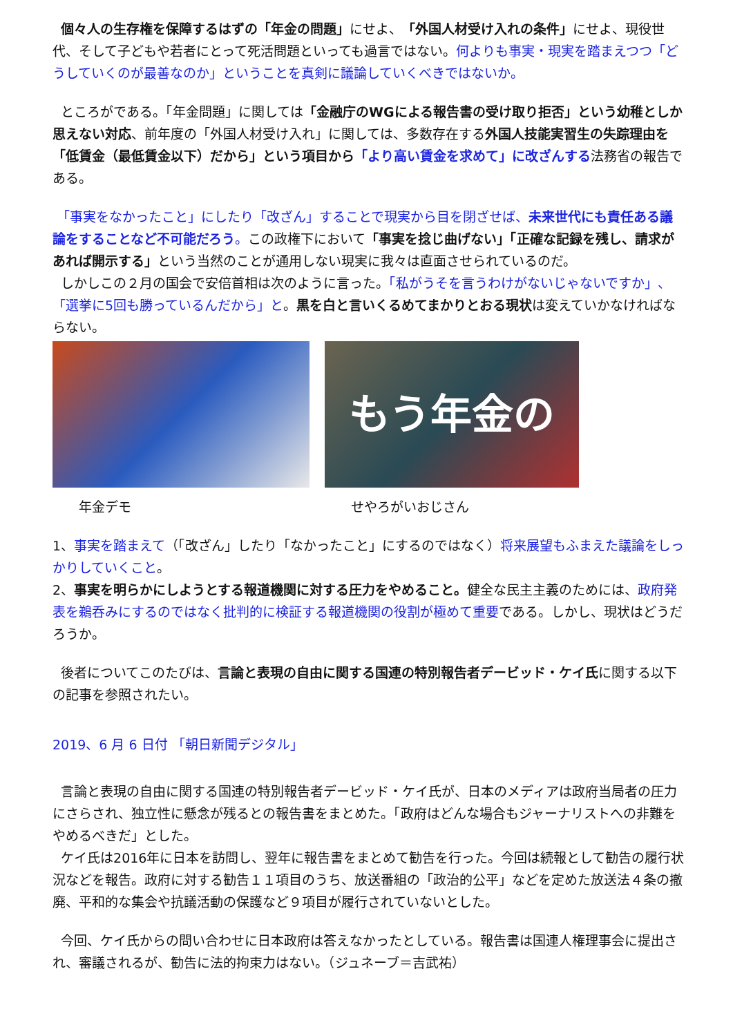個々人の生存権を保障するはずの「年金の問題」にせよ、「外国人材受け入れの条件」にせよ、現役世代、そして子どもや若者にとって死活問題といっても過言ではない。何よりも事実・現実を踏まえつつ「どうしていくのが最善なのか」ということを真剣に議論していくべきではないか。
ところがである。「年金問題」に関しては「金融庁のWGによる報告書の受け取り拒否」という幼稚としか思えない対応、前年度の「外国人材受け入れ」に関しては、多数存在する外国人技能実習生の失踪理由を「低賃金（最低賃金以下）だから」という項目から「より高い賃金を求めて」に改ざんする法務省の報告である。
「事実をなかったこと」にしたり「改ざん」することで現実から目を閉ざせば、未来世代にも責任ある議論をすることなど不可能だろう。この政権下において「事実を捻じ曲げない」「正確な記録を残し、請求があれば開示する」という当然のことが通用しない現実に我々は直面させられているのだ。
しかしこの２月の国会で安倍首相は次のように言った。「私がうそを言うわけがないじゃないですか」、「選挙に5回も勝っているんだから」と。黒を白と言いくるめてまかりとおる現状は変えていかなければならない。
もう年金の
年金デモ せやろがいおじさん
1、事実を踏まえて（「改ざん」したり「なかったこと」にするのではなく）将来展望もふまえた議論をしっかりしていくこと。
2、事実を明らかにしようとする報道機関に対する圧力をやめること。健全な民主主義のためには、政府発表を鵜呑みにするのではなく批判的に検証する報道機関の役割が極めて重要である。しかし、現状はどうだろうか。
後者についてこのたびは、言論と表現の自由に関する国連の特別報告者デービッド・ケイ氏に関する以下の記事を参照されたい。
2019、6 月 6 日付 「朝日新聞デジタル」
言論と表現の自由に関する国連の特別報告者デービッド・ケイ氏が、日本のメディアは政府当局者の圧力にさらされ、独立性に懸念が残るとの報告書をまとめた。「政府はどんな場合もジャーナリストへの非難をやめるべきだ」とした。
ケイ氏は2016年に日本を訪問し、翌年に報告書をまとめて勧告を行った。今回は続報として勧告の履行状況などを報告。政府に対する勧告１１項目のうち、放送番組の「政治的公平」などを定めた放送法４条の撤廃、平和的な集会や抗議活動の保護など９項目が履行されていないとした。
今回、ケイ氏からの問い合わせに日本政府は答えなかったとしている。報告書は国連人権理事会に提出され、審議されるが、勧告に法的拘束力はない。（ジュネーブ＝吉武祐）